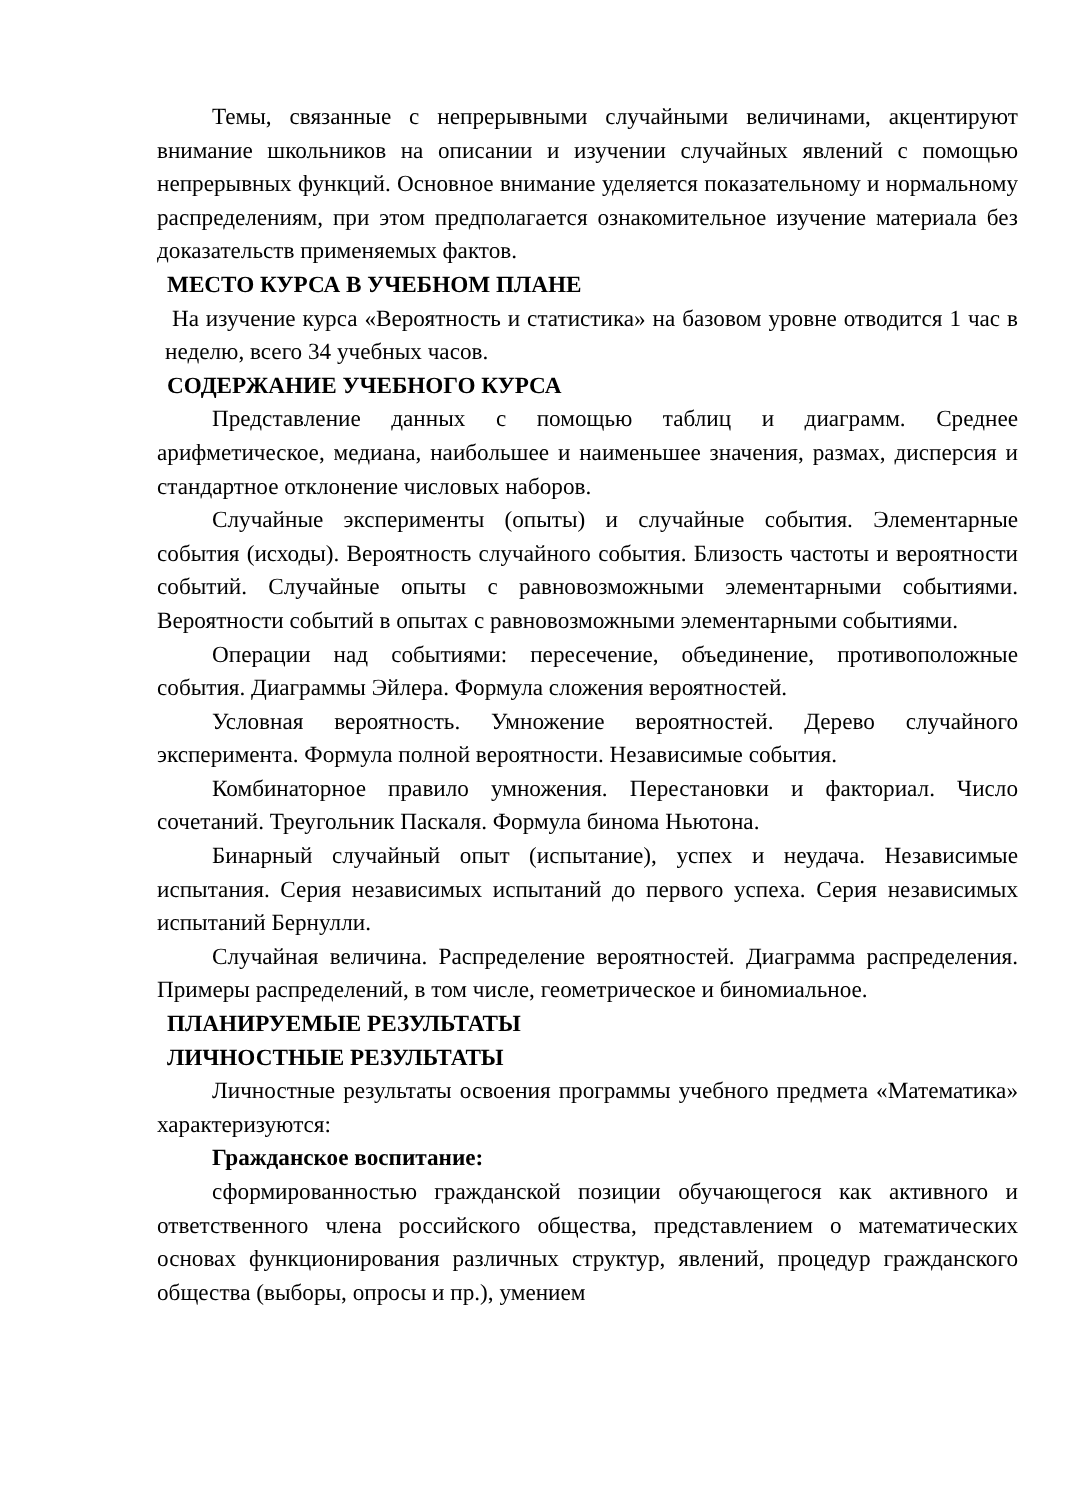Темы, связанные с непрерывными случайными величинами, акцентируют внимание школьников на описании и изучении случайных явлений с помощью непрерывных функций. Основное внимание уделяется показательному и нормальному распределениям, при этом предполагается ознакомительное изучение материала без доказательств применяемых фактов.
МЕСТО КУРСА В УЧЕБНОМ ПЛАНЕ
На изучение курса «Вероятность и статистика» на базовом уровне отводится 1 час в неделю, всего 34 учебных часов.
СОДЕРЖАНИЕ УЧЕБНОГО КУРСА
Представление данных с помощью таблиц и диаграмм. Среднее арифметическое, медиана, наибольшее и наименьшее значения, размах, дисперсия и стандартное отклонение числовых наборов.
Случайные эксперименты (опыты) и случайные события. Элементарные события (исходы). Вероятность случайного события. Близость частоты и вероятности событий. Случайные опыты с равновозможными элементарными событиями. Вероятности событий в опытах с равновозможными элементарными событиями.
Операции над событиями: пересечение, объединение, противоположные события. Диаграммы Эйлера. Формула сложения вероятностей.
Условная вероятность. Умножение вероятностей. Дерево случайного эксперимента. Формула полной вероятности. Независимые события.
Комбинаторное правило умножения. Перестановки и факториал. Число сочетаний. Треугольник Паскаля. Формула бинома Ньютона.
Бинарный случайный опыт (испытание), успех и неудача. Независимые испытания. Серия независимых испытаний до первого успеха. Серия независимых испытаний Бернулли.
Случайная величина. Распределение вероятностей. Диаграмма распределения. Примеры распределений, в том числе, геометрическое и биномиальное.
ПЛАНИРУЕМЫЕ РЕЗУЛЬТАТЫ
ЛИЧНОСТНЫЕ РЕЗУЛЬТАТЫ
Личностные результаты освоения программы учебного предмета «Математика» характеризуются:
Гражданское воспитание:
сформированностью гражданской позиции обучающегося как активного и ответственного члена российского общества, представлением о математических основах функционирования различных структур, явлений, процедур гражданского общества (выборы, опросы и пр.), умением